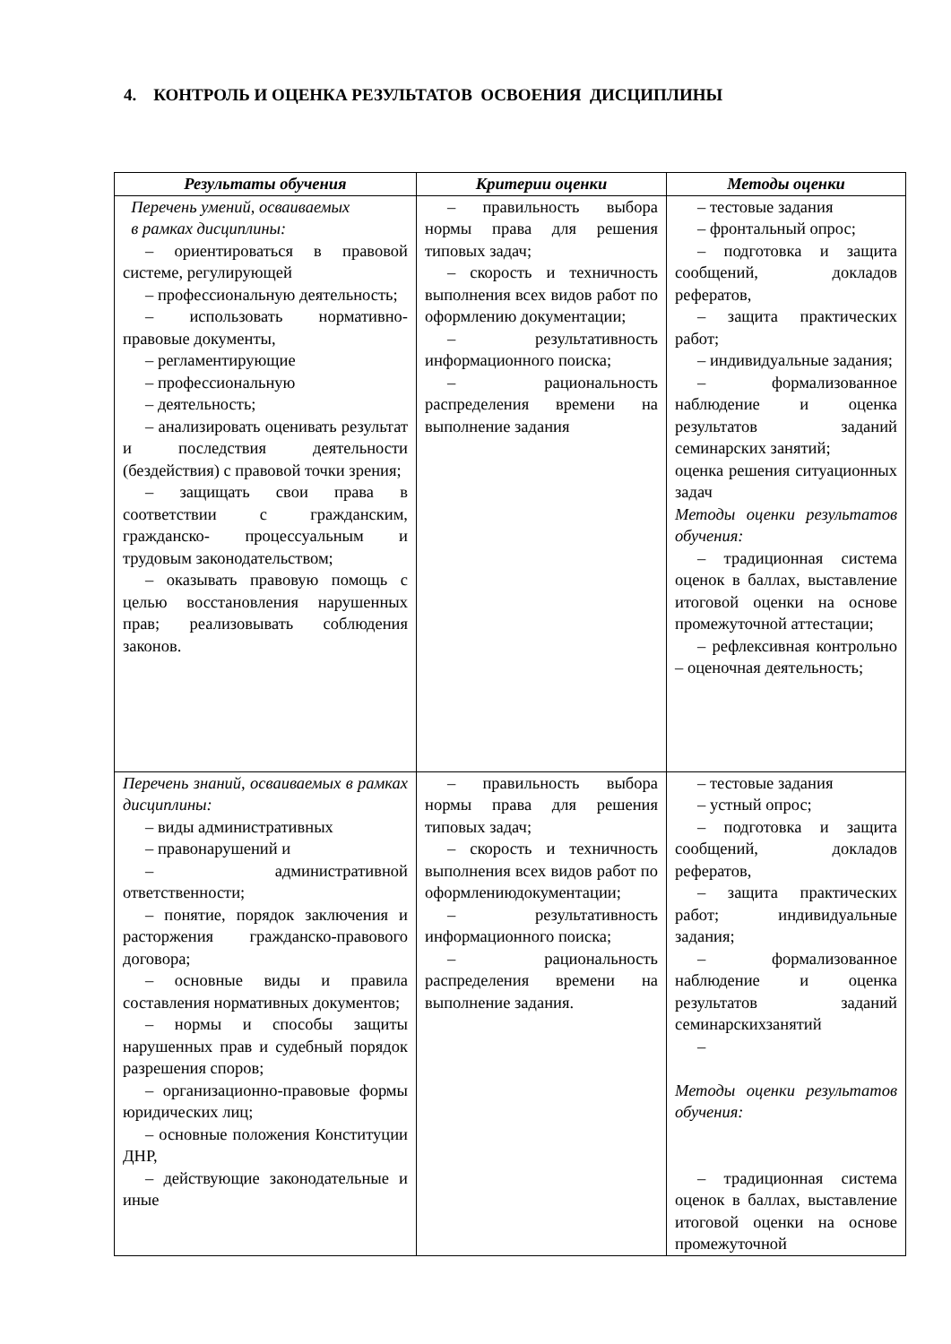4. КОНТРОЛЬ И ОЦЕНКА РЕЗУЛЬТАТОВ ОСВОЕНИЯ ДИСЦИПЛИНЫ
| Результаты обучения | Критерии оценки | Методы оценки |
| --- | --- | --- |
| Перечень умений, осваиваемых в рамках дисциплины: – ориентироваться в правовой системе, регулирующей – профессиональную деятельность; – использовать нормативно-правовые документы, – регламентирующие – профессиональную – деятельность; – анализировать оценивать результат и последствия деятельности (бездействия) с правовой точки зрения; – защищать свои права в соответствии с гражданским, гражданско- процессуальным и трудовым законодательством; – оказывать правовую помощь с целью восстановления нарушенных прав; реализовывать соблюдения законов. | – правильность выбора нормы права для решения типовых задач; – скорость и техничность выполнения всех видов работ по оформлению документации; – результативность информационного поиска; – рациональность распределения времени на выполнение задания | – тестовые задания – фронтальный опрос; – подготовка и защита сообщений, докладов рефератов, – защита практических работ; – индивидуальные задания; – формализованное наблюдение и оценка результатов заданий семинарских занятий; оценка решения ситуационных задач Методы оценки результатов обучения: – традиционная система оценок в баллах, выставление итоговой оценки на основе промежуточной аттестации; – рефлексивная контрольно – оценочная деятельность; |
| Перечень знаний, осваиваемых в рамках дисциплины: – виды административных – правонарушений и – административной ответственности; – понятие, порядок заключения и расторжения гражданско-правового договора; – основные виды и правила составления нормативных документов; – нормы и способы защиты нарушенных прав и судебный порядок разрешения споров; – организационно-правовые формы юридических лиц; – основные положения Конституции ДНР, – действующие законодательные и иные | – правильность выбора нормы права для решения типовых задач; – скорость и техничность выполнения всех видов работ по оформлениюдокументации; – результативность информационного поиска; – рациональность распределения времени на выполнение задания. | – тестовые задания – устный опрос; – подготовка и защита сообщений, докладов рефератов, – защита практических работ; индивидуальные задания; – формализованное наблюдение и оценка результатов заданий семинарскихзанятий – Методы оценки результатов обучения: – традиционная система оценок в баллах, выставление итоговой оценки на основе промежуточной |